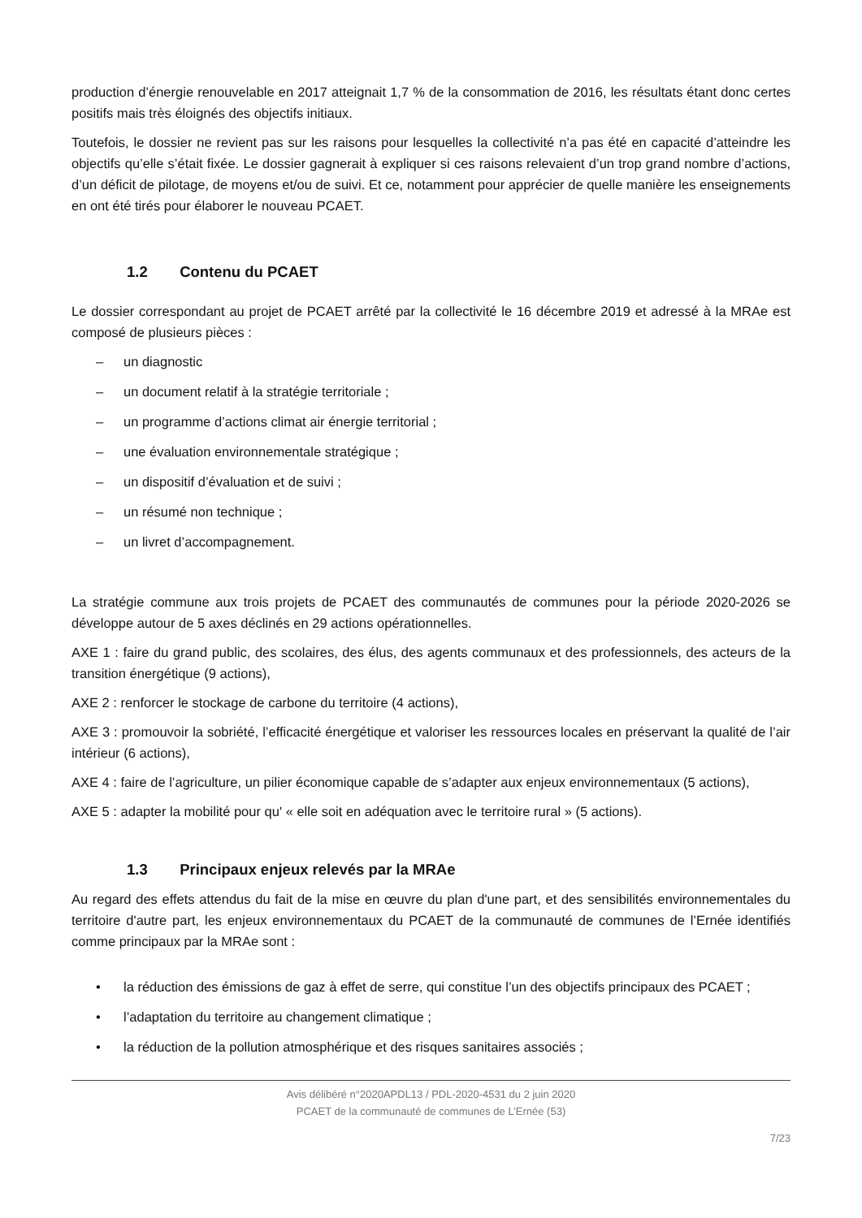production d’énergie renouvelable en 2017 atteignait 1,7 % de la consommation de 2016, les résultats étant donc certes positifs mais très éloignés des objectifs initiaux.
Toutefois, le dossier ne revient pas sur les raisons pour lesquelles la collectivité n’a pas été en capacité d’atteindre les objectifs qu’elle s’était fixée. Le dossier gagnerait à expliquer si ces raisons relevaient d’un trop grand nombre d’actions, d’un déficit de pilotage, de moyens et/ou de suivi. Et ce, notamment pour apprécier de quelle manière les enseignements en ont été tirés pour élaborer le nouveau PCAET.
1.2 Contenu du PCAET
Le dossier correspondant au projet de PCAET arrêté par la collectivité le 16 décembre 2019 et adressé à la MRAe est composé de plusieurs pièces :
– un diagnostic
– un document relatif à la stratégie territoriale ;
– un programme d’actions climat air énergie territorial ;
– une évaluation environnementale stratégique ;
– un dispositif d’évaluation et de suivi ;
– un résumé non technique ;
– un livret d’accompagnement.
La stratégie commune aux trois projets de PCAET des communautés de communes pour la période 2020-2026 se développe autour de 5 axes déclinés en 29 actions opérationnelles.
AXE 1 : faire du grand public, des scolaires, des élus, des agents communaux et des professionnels, des acteurs de la transition énergétique (9 actions),
AXE 2 : renforcer le stockage de carbone du territoire (4 actions),
AXE 3 : promouvoir la sobriété, l’efficacité énergétique et valoriser les ressources locales en préservant la qualité de l’air intérieur (6 actions),
AXE 4 : faire de l’agriculture, un pilier économique capable de s’adapter aux enjeux environnementaux (5 actions),
AXE 5 : adapter la mobilité pour qu' « elle soit en adéquation avec le territoire rural » (5 actions).
1.3 Principaux enjeux relevés par la MRAe
Au regard des effets attendus du fait de la mise en œuvre du plan d'une part, et des sensibilités environnementales du territoire d'autre part, les enjeux environnementaux du PCAET de la communauté de communes de l’Ernée identifiés comme principaux par la MRAe sont :
• la réduction des émissions de gaz à effet de serre, qui constitue l’un des objectifs principaux des PCAET ;
• l’adaptation du territoire au changement climatique ;
• la réduction de la pollution atmosphérique et des risques sanitaires associés ;
Avis délibéré n°2020APDL13 / PDL-2020-4531 du 2 juin 2020
PCAET de la communauté de communes de L’Ernée (53)
7/23